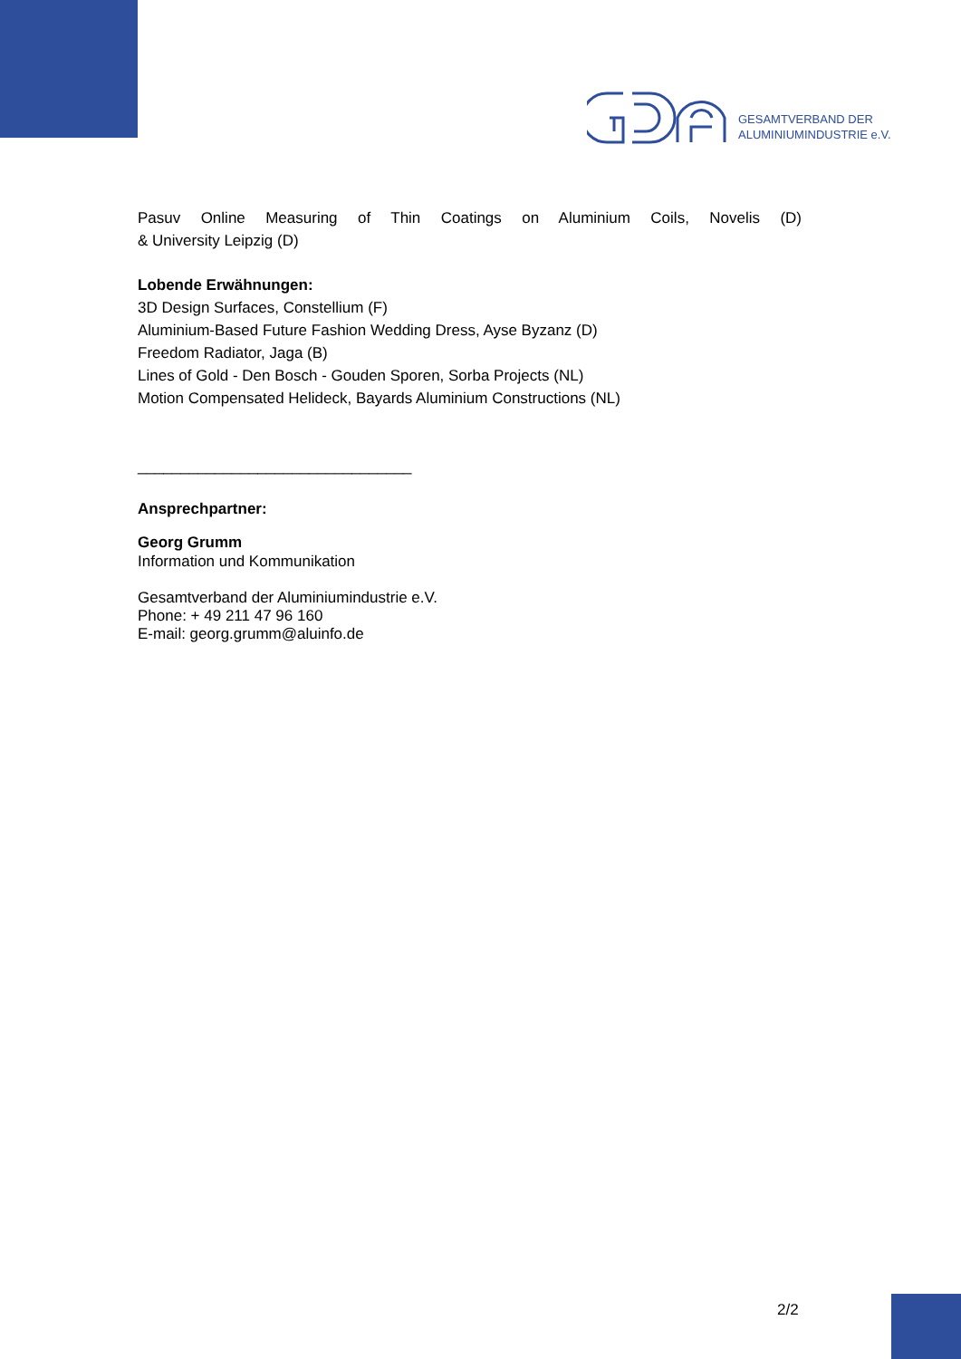GESAMTVERBAND DER
ALUMINIUMINDUSTRIE e.V.
Pasuv Online Measuring of Thin Coatings on Aluminium Coils, Novelis (D)
& University Leipzig (D)
Lobende Erwähnungen:
3D Design Surfaces, Constellium (F)
Aluminium-Based Future Fashion Wedding Dress, Ayse Byzanz (D)
Freedom Radiator, Jaga (B)
Lines of Gold - Den Bosch - Gouden Sporen, Sorba Projects (NL)
Motion Compensated Helideck, Bayards Aluminium Constructions (NL)
________________________________
Ansprechpartner:
Georg Grumm
Information und Kommunikation
Gesamtverband der Aluminiumindustrie e.V.
Phone: + 49 211 47 96 160
E-mail: georg.grumm@aluinfo.de
2/2